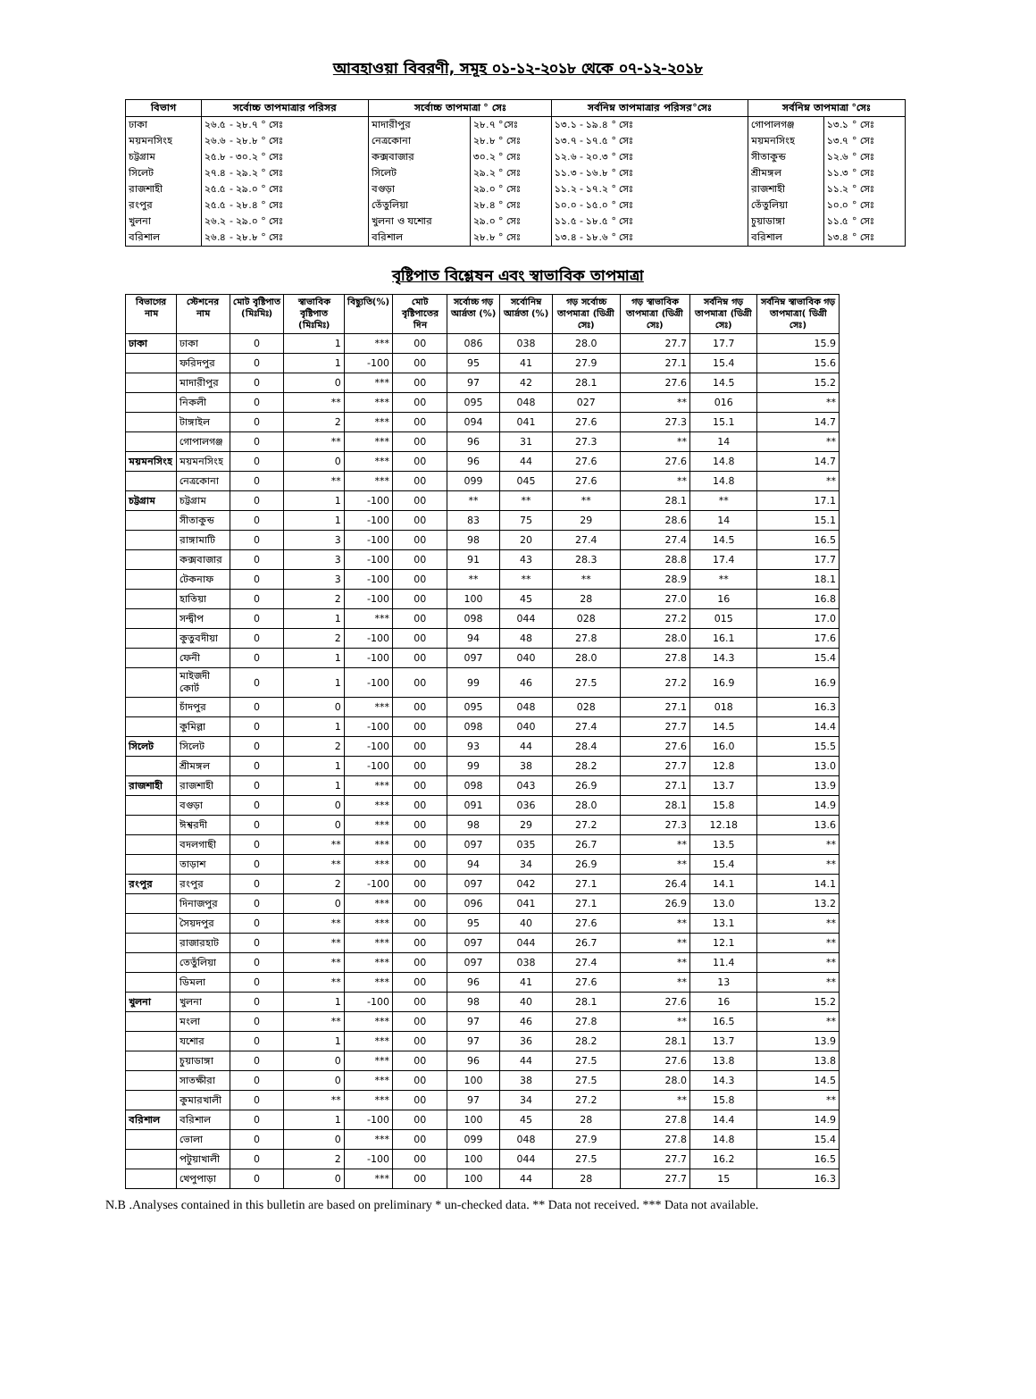আবহাওয়া বিবরণী, সমূহ ০১-১২-২০১৮ থেকে ০৭-১২-২০১৮
| বিভাগ | সর্বোচ্চ তাপমাত্রার পরিসর | সর্বোচ্চ তাপমাত্রা ° সেঃ | | সর্বনিম্ন তাপমাত্রার পরিসর°সেঃ | সর্বনিম্ন তাপমাত্রা °সেঃ | |
| --- | --- | --- | --- | --- | --- | --- |
| ঢাকা | ২৬.৫ - ২৮.৭ ° সেঃ | মাদারীপুর | ২৮.৭ °সেঃ | ১৩.১ - ১৯.৪ ° সেঃ | গোপালগঞ্জ | ১৩.১ ° সেঃ |
| ময়মনসিংহ | ২৬.৬ - ২৮.৮ ° সেঃ | নেত্রকোনা | ২৮.৮ ° সেঃ | ১৩.৭ - ১৭.৫ ° সেঃ | ময়মনসিংহ | ১৩.৭ ° সেঃ |
| চট্টগ্রাম | ২৫.৮ - ৩০.২ ° সেঃ | কক্সবাজার | ৩০.২ ° সেঃ | ১২.৬ - ২০.৩ ° সেঃ | সীতাকুন্ড | ১২.৬ ° সেঃ |
| সিলেট | ২৭.৪ - ২৯.২ ° সেঃ | সিলেট | ২৯.২ ° সেঃ | ১১.৩ - ১৬.৮ ° সেঃ | শ্রীমঙ্গল | ১১.৩ ° সেঃ |
| রাজশাহী | ২৫.৫ - ২৯.০ ° সেঃ | বগুড়া | ২৯.০ ° সেঃ | ১১.২ - ১৭.২ ° সেঃ | রাজশাহী | ১১.২ ° সেঃ |
| রংপুর | ২৫.৫ - ২৮.৪ ° সেঃ | তেঁতুলিয়া | ২৮.৪ ° সেঃ | ১০.০ - ১৫.০ ° সেঃ | তেঁতুলিয়া | ১০.০ ° সেঃ |
| খুলনা | ২৬.২ - ২৯.০ ° সেঃ | খুলনা ও যশোর | ২৯.০ ° সেঃ | ১১.৫ - ১৮.৫ ° সেঃ | চুয়াডাঙ্গা | ১১.৫ ° সেঃ |
| বরিশাল | ২৬.৪ - ২৮.৮ ° সেঃ | বরিশাল | ২৮.৮ ° সেঃ | ১৩.৪ - ১৮.৬ ° সেঃ | বরিশাল | ১৩.৪ ° সেঃ |
বৃষ্টিপাত বিশ্লেষন এবং স্বাভাবিক তাপমাত্রা
| বিভাগের নাম | স্টেশনের নাম | মোট বৃষ্টিপাত (মিঃমিঃ) | স্বাভাবিক বৃষ্টিপাত (মিঃমিঃ) | বিছ্যুতি(%) | মোট বৃষ্টিপাতের দিন | সর্বোচ্চ গড় আর্দ্রতা (%) | সর্বোনিম্ন আর্দ্রতা (%) | গড় সর্বোচ্চ তাপমাত্রা (ডিগ্রী সেঃ) | গড় স্বাভাবিক তাপমাত্রা (ডিগ্রী সেঃ) | সর্বনিম্ন গড় তাপমাত্রা (ডিগ্রী সেঃ) | সর্বনিম্ন স্বাভাবিক গড় তাপমাত্রা( ডিগ্রী সেঃ) |
| --- | --- | --- | --- | --- | --- | --- | --- | --- | --- | --- | --- |
| ঢাকা | ঢাকা | 0 | 1 | *** | 00 | 086 | 038 | 28.0 | 27.7 | 17.7 | 15.9 |
| | ফরিদপুর | 0 | 1 | -100 | 00 | 95 | 41 | 27.9 | 27.1 | 15.4 | 15.6 |
| | মাদারীপুর | 0 | 0 | *** | 00 | 97 | 42 | 28.1 | 27.6 | 14.5 | 15.2 |
| | নিকলী | 0 | ** | *** | 00 | 095 | 048 | 027 | ** | 016 | ** |
| | টাঙ্গাইল | 0 | 2 | *** | 00 | 094 | 041 | 27.6 | 27.3 | 15.1 | 14.7 |
| | গোপালগঞ্জ | 0 | ** | *** | 00 | 96 | 31 | 27.3 | ** | 14 | ** |
| ময়মনসিংহ | ময়মনসিংহ | 0 | 0 | *** | 00 | 96 | 44 | 27.6 | 27.6 | 14.8 | 14.7 |
| | নেত্রকোনা | 0 | ** | *** | 00 | 099 | 045 | 27.6 | ** | 14.8 | ** |
| চট্টগ্রাম | চট্টগ্রাম | 0 | 1 | -100 | 00 | ** | ** | ** | 28.1 | ** | 17.1 |
| | সীতাকুন্ড | 0 | 1 | -100 | 00 | 83 | 75 | 29 | 28.6 | 14 | 15.1 |
| | রাঙ্গামাটি | 0 | 3 | -100 | 00 | 98 | 20 | 27.4 | 27.4 | 14.5 | 16.5 |
| | কক্সবাজার | 0 | 3 | -100 | 00 | 91 | 43 | 28.3 | 28.8 | 17.4 | 17.7 |
| | টেকনাফ | 0 | 3 | -100 | 00 | ** | ** | ** | 28.9 | ** | 18.1 |
| | হাতিয়া | 0 | 2 | -100 | 00 | 100 | 45 | 28 | 27.0 | 16 | 16.8 |
| | সন্দ্বীপ | 0 | 1 | *** | 00 | 098 | 044 | 028 | 27.2 | 015 | 17.0 |
| | কুতুবদীয়া | 0 | 2 | -100 | 00 | 94 | 48 | 27.8 | 28.0 | 16.1 | 17.6 |
| | ফেনী | 0 | 1 | -100 | 00 | 097 | 040 | 28.0 | 27.8 | 14.3 | 15.4 |
| | মাইজদী কোর্ট | 0 | 1 | -100 | 00 | 99 | 46 | 27.5 | 27.2 | 16.9 | 16.9 |
| | চাঁদপুর | 0 | 0 | *** | 00 | 095 | 048 | 028 | 27.1 | 018 | 16.3 |
| | কুমিল্লা | 0 | 1 | -100 | 00 | 098 | 040 | 27.4 | 27.7 | 14.5 | 14.4 |
| সিলেট | সিলেট | 0 | 2 | -100 | 00 | 93 | 44 | 28.4 | 27.6 | 16.0 | 15.5 |
| | শ্রীমঙ্গল | 0 | 1 | -100 | 00 | 99 | 38 | 28.2 | 27.7 | 12.8 | 13.0 |
| রাজশাহী | রাজশাহী | 0 | 1 | *** | 00 | 098 | 043 | 26.9 | 27.1 | 13.7 | 13.9 |
| | বগুড়া | 0 | 0 | *** | 00 | 091 | 036 | 28.0 | 28.1 | 15.8 | 14.9 |
| | ঈশ্বরদী | 0 | 0 | *** | 00 | 98 | 29 | 27.2 | 27.3 | 12.18 | 13.6 |
| | বদলগাছী | 0 | ** | *** | 00 | 097 | 035 | 26.7 | ** | 13.5 | ** |
| | তাড়াশ | 0 | ** | *** | 00 | 94 | 34 | 26.9 | ** | 15.4 | ** |
| রংপুর | রংপুর | 0 | 2 | -100 | 00 | 097 | 042 | 27.1 | 26.4 | 14.1 | 14.1 |
| | দিনাজপুর | 0 | 0 | *** | 00 | 096 | 041 | 27.1 | 26.9 | 13.0 | 13.2 |
| | সৈয়দপুর | 0 | ** | *** | 00 | 95 | 40 | 27.6 | ** | 13.1 | ** |
| | রাজারহাট | 0 | ** | *** | 00 | 097 | 044 | 26.7 | ** | 12.1 | ** |
| | তেতুঁলিয়া | 0 | ** | *** | 00 | 097 | 038 | 27.4 | ** | 11.4 | ** |
| | ডিমলা | 0 | ** | *** | 00 | 96 | 41 | 27.6 | ** | 13 | ** |
| খুলনা | খুলনা | 0 | 1 | -100 | 00 | 98 | 40 | 28.1 | 27.6 | 16 | 15.2 |
| | মংলা | 0 | ** | *** | 00 | 97 | 46 | 27.8 | ** | 16.5 | ** |
| | যশোর | 0 | 1 | *** | 00 | 97 | 36 | 28.2 | 28.1 | 13.7 | 13.9 |
| | চুয়াডাঙ্গা | 0 | 0 | *** | 00 | 96 | 44 | 27.5 | 27.6 | 13.8 | 13.8 |
| | সাতক্ষীরা | 0 | 0 | *** | 00 | 100 | 38 | 27.5 | 28.0 | 14.3 | 14.5 |
| | কুমারখালী | 0 | ** | *** | 00 | 97 | 34 | 27.2 | ** | 15.8 | ** |
| বরিশাল | বরিশাল | 0 | 1 | -100 | 00 | 100 | 45 | 28 | 27.8 | 14.4 | 14.9 |
| | ভোলা | 0 | 0 | *** | 00 | 099 | 048 | 27.9 | 27.8 | 14.8 | 15.4 |
| | পটুয়াখালী | 0 | 2 | -100 | 00 | 100 | 044 | 27.5 | 27.7 | 16.2 | 16.5 |
| | খেপুপাড়া | 0 | 0 | *** | 00 | 100 | 44 | 28 | 27.7 | 15 | 16.3 |
N.B .Analyses contained in this bulletin are based on preliminary * un-checked data. ** Data not received. *** Data not available.